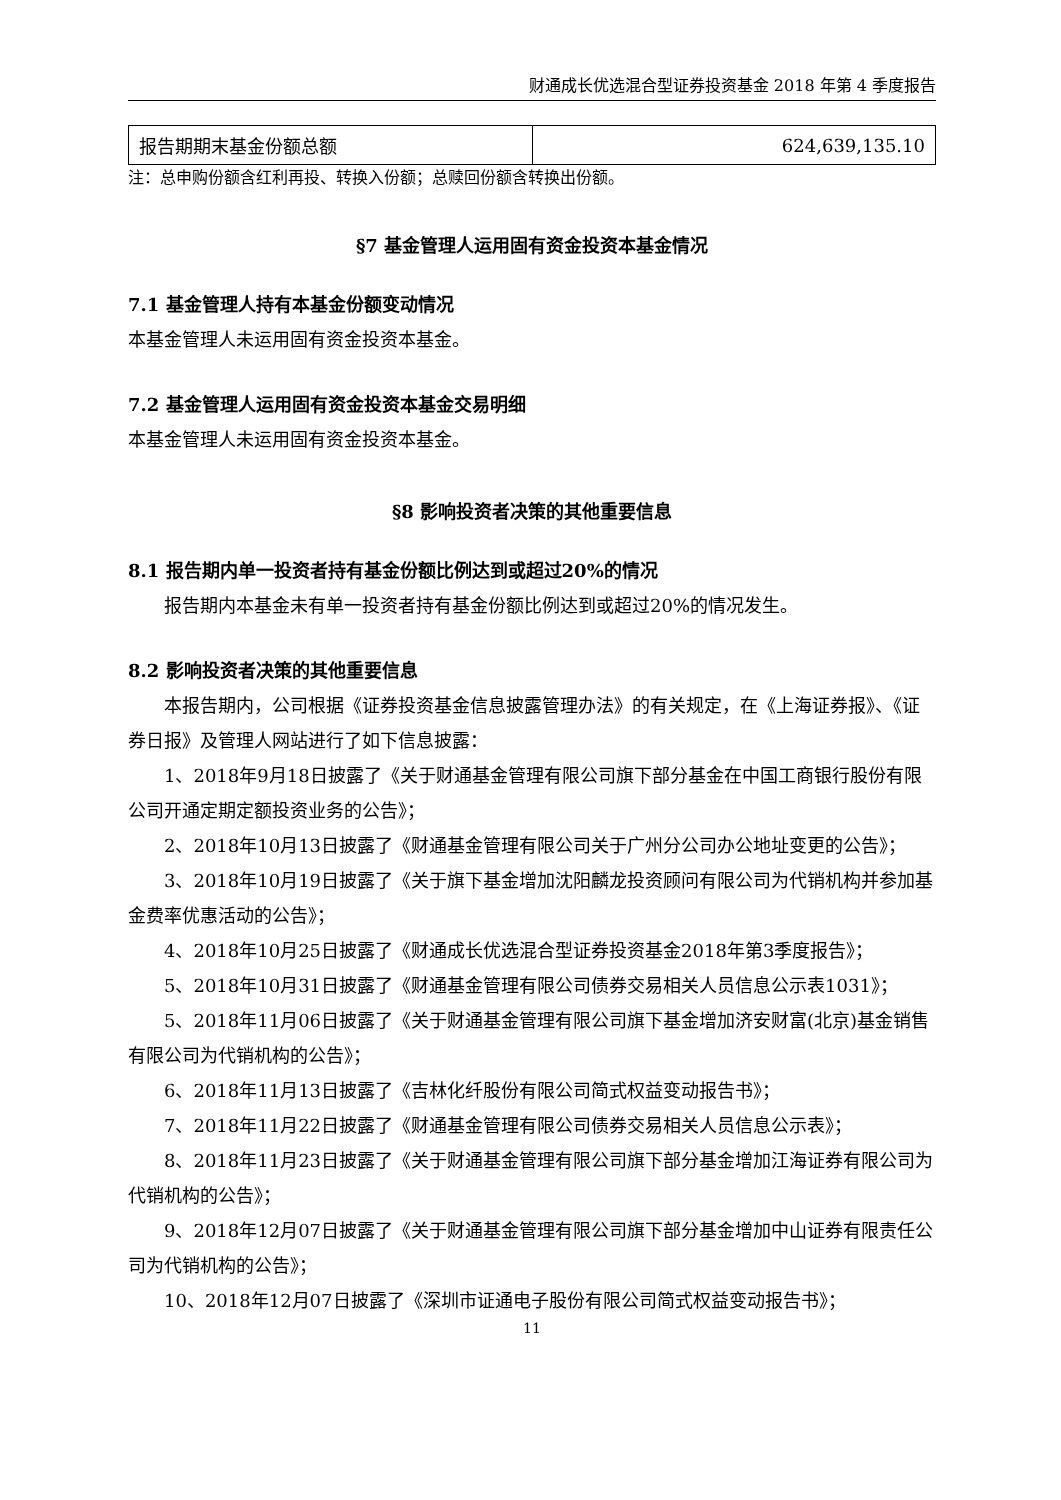财通成长优选混合型证券投资基金 2018 年第 4 季度报告
| 报告期期末基金份额总额 | 624,639,135.10 |
注：总申购份额含红利再投、转换入份额；总赎回份额含转换出份额。
§7 基金管理人运用固有资金投资本基金情况
7.1 基金管理人持有本基金份额变动情况
本基金管理人未运用固有资金投资本基金。
7.2 基金管理人运用固有资金投资本基金交易明细
本基金管理人未运用固有资金投资本基金。
§8 影响投资者决策的其他重要信息
8.1 报告期内单一投资者持有基金份额比例达到或超过20%的情况
报告期内本基金未有单一投资者持有基金份额比例达到或超过20%的情况发生。
8.2 影响投资者决策的其他重要信息
本报告期内，公司根据《证券投资基金信息披露管理办法》的有关规定，在《上海证券报》、《证券日报》及管理人网站进行了如下信息披露：
1、2018年9月18日披露了《关于财通基金管理有限公司旗下部分基金在中国工商银行股份有限公司开通定期定额投资业务的公告》；
2、2018年10月13日披露了《财通基金管理有限公司关于广州分公司办公地址变更的公告》；
3、2018年10月19日披露了《关于旗下基金增加沈阳麟龙投资顾问有限公司为代销机构并参加基金费率优惠活动的公告》；
4、2018年10月25日披露了《财通成长优选混合型证券投资基金2018年第3季度报告》；
5、2018年10月31日披露了《财通基金管理有限公司债券交易相关人员信息公示表1031》；
5、2018年11月06日披露了《关于财通基金管理有限公司旗下基金增加济安财富(北京)基金销售有限公司为代销机构的公告》；
6、2018年11月13日披露了《吉林化纤股份有限公司简式权益变动报告书》；
7、2018年11月22日披露了《财通基金管理有限公司债券交易相关人员信息公示表》；
8、2018年11月23日披露了《关于财通基金管理有限公司旗下部分基金增加江海证券有限公司为代销机构的公告》；
9、2018年12月07日披露了《关于财通基金管理有限公司旗下部分基金增加中山证券有限责任公司为代销机构的公告》；
10、2018年12月07日披露了《深圳市证通电子股份有限公司简式权益变动报告书》；
11